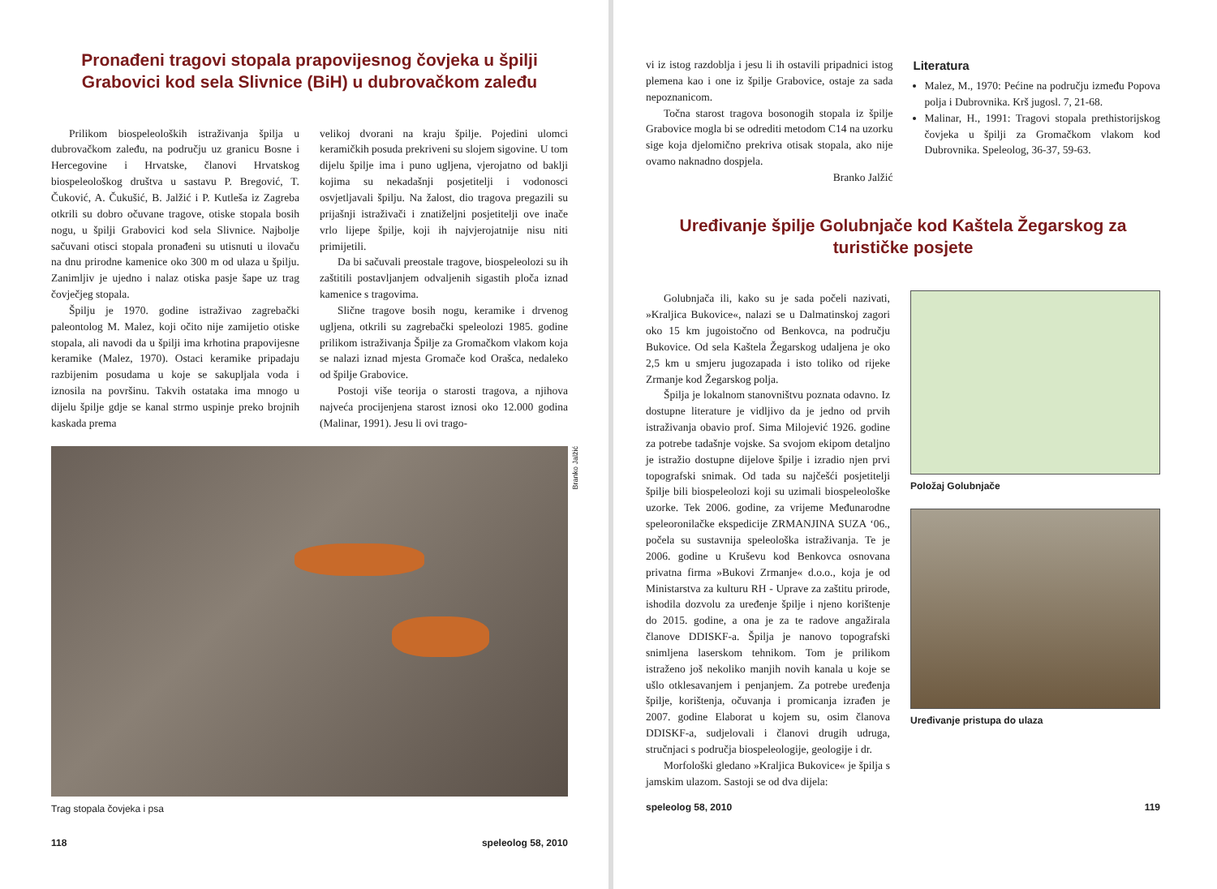Pronađeni tragovi stopala prapovijesnog čovjeka u špilji Grabovici kod sela Slivnice (BiH) u dubrovačkom zaleđu
Prilikom biospeleoloških istraživanja špilja u dubrovačkom zaleđu, na području uz granicu Bosne i Hercegovine i Hrvatske, članovi Hrvatskog biospeleološkog društva u sastavu P. Bregović, T. Čuković, A. Čukušić, B. Jalžić i P. Kutleša iz Zagreba otkrili su dobro očuvane tragove, otiske stopala bosih nogu, u špilji Grabovici kod sela Slivnice. Najbolje sačuvani otisci stopala pronađeni su utisnuti u ilovaču na dnu prirodne kamenice oko 300 m od ulaza u špilju. Zanimljiv je ujedno i nalaz otiska pasje šape uz trag čovječjeg stopala.
Špilju je 1970. godine istraživao zagrebački paleontolog M. Malez, koji očito nije zamijetio otiske stopala, ali navodi da u špilji ima krhotina prapovijesne keramike (Malez, 1970). Ostaci keramike pripadaju razbijenim posudama u koje se sakupljala voda i iznosila na površinu. Takvih ostataka ima mnogo u dijelu špilje gdje se kanal strmo uspinje preko brojnih kaskada prema
velikoj dvorani na kraju špilje. Pojedini ulomci keramičkih posuda prekriveni su slojem sigovine. U tom dijelu špilje ima i puno ugljena, vjerojatno od baklji kojima su nekadašnji posjetitelji i vodonosci osvjetljavali špilju. Na žalost, dio tragova pregazili su prijašnji istraživači i znatiželjni posjetitelji ove inače vrlo lijepe špilje, koji ih najvjerojatnije nisu niti primijetili.
Da bi sačuvali preostale tragove, biospeleolozi su ih zaštitili postavljanjem odvaljenih sigastih ploča iznad kamenice s tragovima.
Slične tragove bosih nogu, keramike i drvenog ugljena, otkrili su zagrebački speleolozi 1985. godine prilikom istraživanja Špilje za Gromačkom vlakom koja se nalazi iznad mjesta Gromače kod Orašca, nedaleko od špilje Grabovice.
Postoji više teorija o starosti tragova, a njihova najveća procijenjena starost iznosi oko 12.000 godina (Malinar, 1991). Jesu li ovi trago-
Branko Jalžić
Trag stopala čovjeka i psa
118 speleolog 58, 2010
vi iz istog razdoblja i jesu li ih ostavili pripadnici istog plemena kao i one iz špilje Grabovice, ostaje za sada nepoznanicom.
Točna starost tragova bosonogih stopala iz špilje Grabovice mogla bi se odrediti metodom C14 na uzorku sige koja djelomično prekriva otisak stopala, ako nije ovamo naknadno dospjela.
Branko Jalžić
Literatura
Malez, M., 1970: Pećine na području između Popova polja i Dubrovnika. Krš jugosl. 7, 21-68.
Malinar, H., 1991: Tragovi stopala prethistorijskog čovjeka u špilji za Gromačkom vlakom kod Dubrovnika. Speleolog, 36-37, 59-63.
Uređivanje špilje Golubnjače kod Kaštela Žegarskog za turističke posjete
Golubnjača ili, kako su je sada počeli nazivati, »Kraljica Bukovice«, nalazi se u Dalmatinskoj zagori oko 15 km jugoistočno od Benkovca, na području Bukovice. Od sela Kaštela Žegarskog udaljena je oko 2,5 km u smjeru jugozapada i isto toliko od rijeke Zrmanje kod Žegarskog polja.
Špilja je lokalnom stanovništvu poznata odavno. Iz dostupne literature je vidljivo da je jedno od prvih istraživanja obavio prof. Sima Milojević 1926. godine za potrebe tadašnje vojske. Sa svojom ekipom detaljno je istražio dostupne dijelove špilje i izradio njen prvi topografski snimak. Od tada su najčešći posjetitelji špilje bili biospeleolozi koji su uzimali biospeleološke uzorke. Tek 2006. godine, za vrijeme Međunarodne speleoronilačke ekspedicije ZRMANJINA SUZA ‘06., počela su sustavnija speleološka istraživanja. Te je 2006. godine u Kruševu kod Benkovca osnovana privatna firma »Bukovi Zrmanje« d.o.o., koja je od Ministarstva za kulturu RH - Uprave za zaštitu prirode, ishodila dozvolu za uređenje špilje i njeno korištenje do 2015. godine, a ona je za te radove angažirala članove DDISKF-a. Špilja je nanovo topografski snimljena laserskom tehnikom. Tom je prilikom istraženo još nekoliko manjih novih kanala u koje se ušlo otklesavanjem i penjanjem. Za potrebe uređenja špilje, korištenja, očuvanja i promicanja izrađen je 2007. godine Elaborat u kojem su, osim članova DDISKF-a, sudjelovali i članovi drugih udruga, stručnjaci s područja biospeleologije, geologije i dr.
Morfološki gledano »Kraljica Bukovice« je špilja s jamskim ulazom. Sastoji se od dva dijela:
Položaj Golubnjače
Uređivanje pristupa do ulaza
speleolog 58, 2010 119